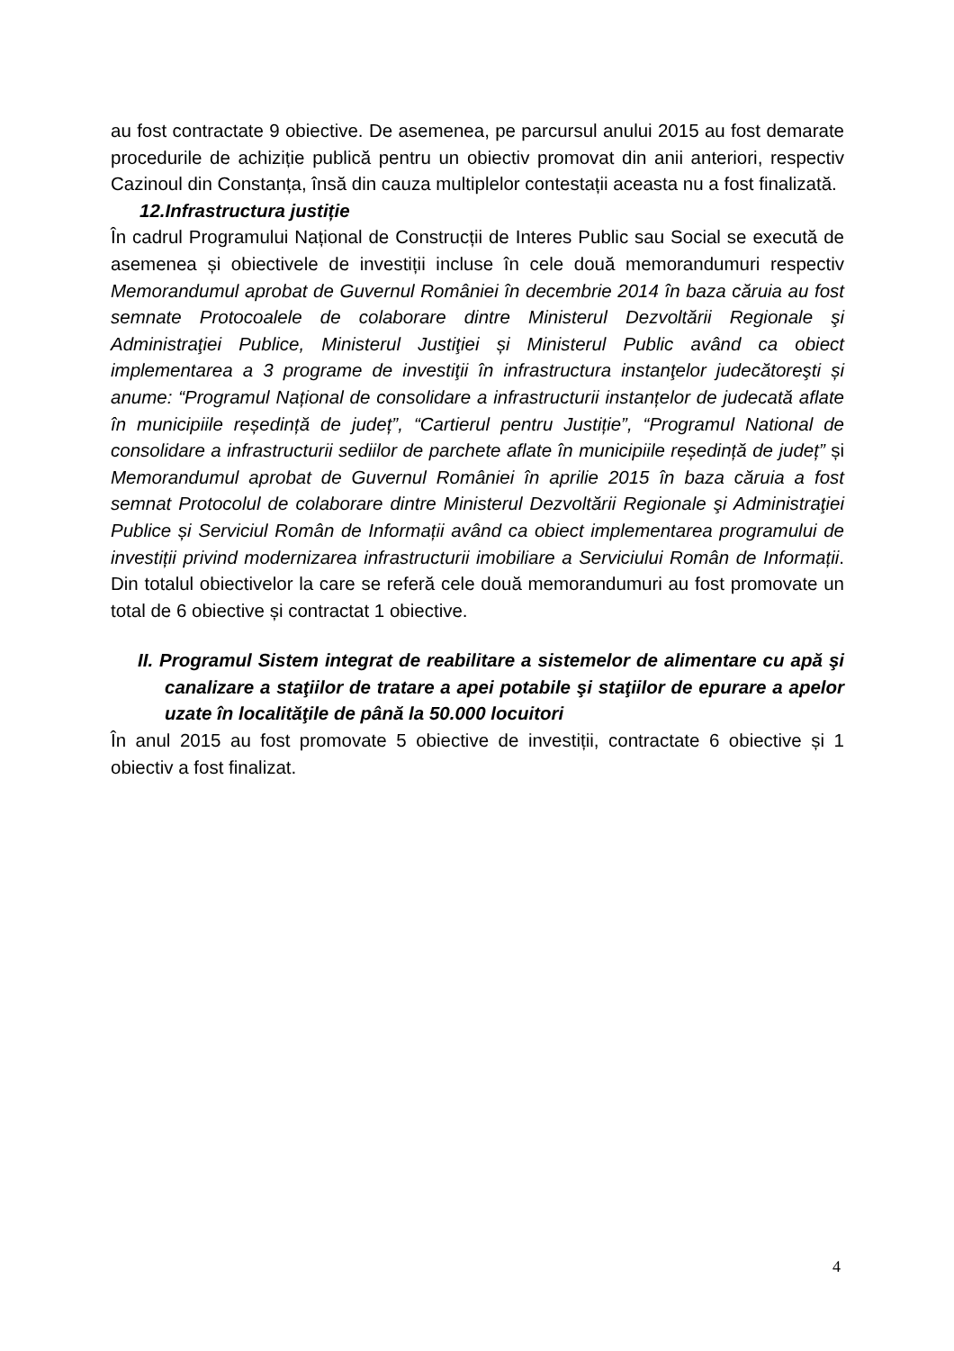au fost contractate 9 obiective. De asemenea, pe parcursul anului 2015 au fost demarate procedurile de achiziție publică pentru un obiectiv promovat din anii anteriori, respectiv Cazinoul din Constanța, însă din cauza multiplelor contestații aceasta nu a fost finalizată.
12.Infrastructura justiție
În cadrul Programului Național de Construcții de Interes Public sau Social se execută de asemenea și obiectivele de investiții incluse în cele două memorandumuri respectiv Memorandumul aprobat de Guvernul României în decembrie 2014 în baza căruia au fost semnate Protocoalele de colaborare dintre Ministerul Dezvoltării Regionale şi Administraţiei Publice, Ministerul Justiţiei și Ministerul Public având ca obiect implementarea a 3 programe de investiţii în infrastructura instanţelor judecătoreşti și anume: “Programul Național de consolidare a infrastructurii instanțelor de judecată aflate în municipiile reședință de județ”, “Cartierul pentru Justiție”, “Programul National de consolidare a infrastructurii sediilor de parchete aflate în municipiile reședință de județ” și Memorandumul aprobat de Guvernul României în aprilie 2015 în baza căruia a fost semnat Protocolul de colaborare dintre Ministerul Dezvoltării Regionale şi Administraţiei Publice și Serviciul Român de Informații având ca obiect implementarea programului de investiții privind modernizarea infrastructurii imobiliare a Serviciului Român de Informații. Din totalul obiectivelor la care se referă cele două memorandumuri au fost promovate un total de 6 obiective și contractat 1 obiective.
II. Programul Sistem integrat de reabilitare a sistemelor de alimentare cu apă şi canalizare a staţiilor de tratare a apei potabile şi staţiilor de epurare a apelor uzate în localităţile de până la 50.000 locuitori
În anul 2015 au fost promovate 5 obiective de investiții, contractate 6 obiective și 1 obiectiv a fost finalizat.
4